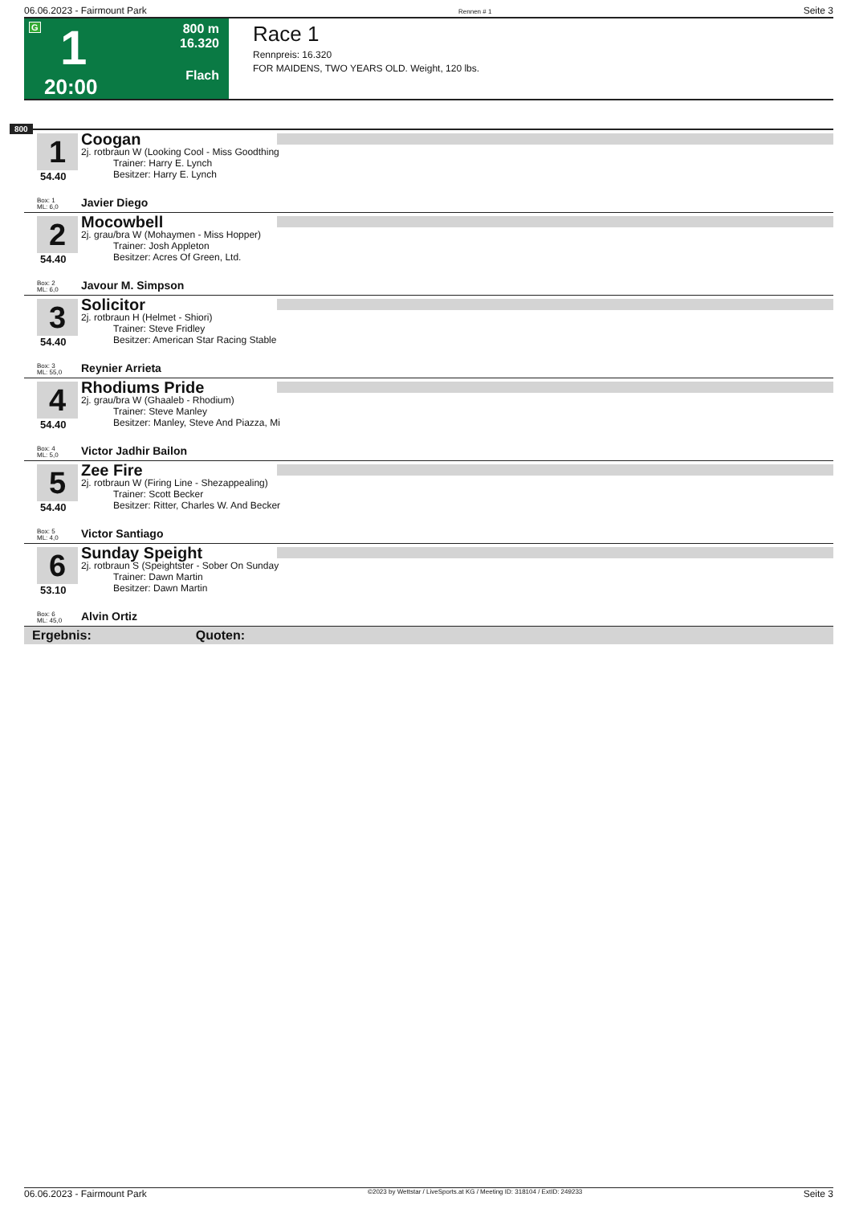06.06.2023 - Fairmount Park Rennen # 1 Seite 3
G 1
20:00
800 m
16.320
Flach
Race 1
Rennpreis: 16.320
FOR MAIDENS, TWO YEARS OLD. Weight, 120 lbs.
800
1
54.40
Coogan
2j. rotbraun W (Looking Cool - Miss Goodthing
Trainer: Harry E. Lynch
Besitzer: Harry E. Lynch
Box: 1
ML: 6,0
Javier Diego
2
54.40
Mocowbell
2j. grau/bra W (Mohaymen - Miss Hopper)
Trainer: Josh Appleton
Besitzer: Acres Of Green, Ltd.
Box: 2
ML: 6,0
Javour M. Simpson
3
54.40
Solicitor
2j. rotbraun H (Helmet - Shiori)
Trainer: Steve Fridley
Besitzer: American Star Racing Stable
Box: 3
ML: 55,0
Reynier Arrieta
4
54.40
Rhodiums Pride
2j. grau/bra W (Ghaaleb - Rhodium)
Trainer: Steve Manley
Besitzer: Manley, Steve And Piazza, Mi
Box: 4
ML: 5,0
Victor Jadhir Bailon
5
54.40
Zee Fire
2j. rotbraun W (Firing Line - Shezappealing)
Trainer: Scott Becker
Besitzer: Ritter, Charles W. And Becker
Box: 5
ML: 4,0
Victor Santiago
6
53.10
Sunday Speight
2j. rotbraun S (Speightster - Sober On Sunday
Trainer: Dawn Martin
Besitzer: Dawn Martin
Box: 6
ML: 45,0
Alvin Ortiz
Ergebnis: Quoten:
06.06.2023 - Fairmount Park ©2023 by Wettstar / LiveSports.at KG / Meeting ID: 318104 / ExtID: 249233 Seite 3